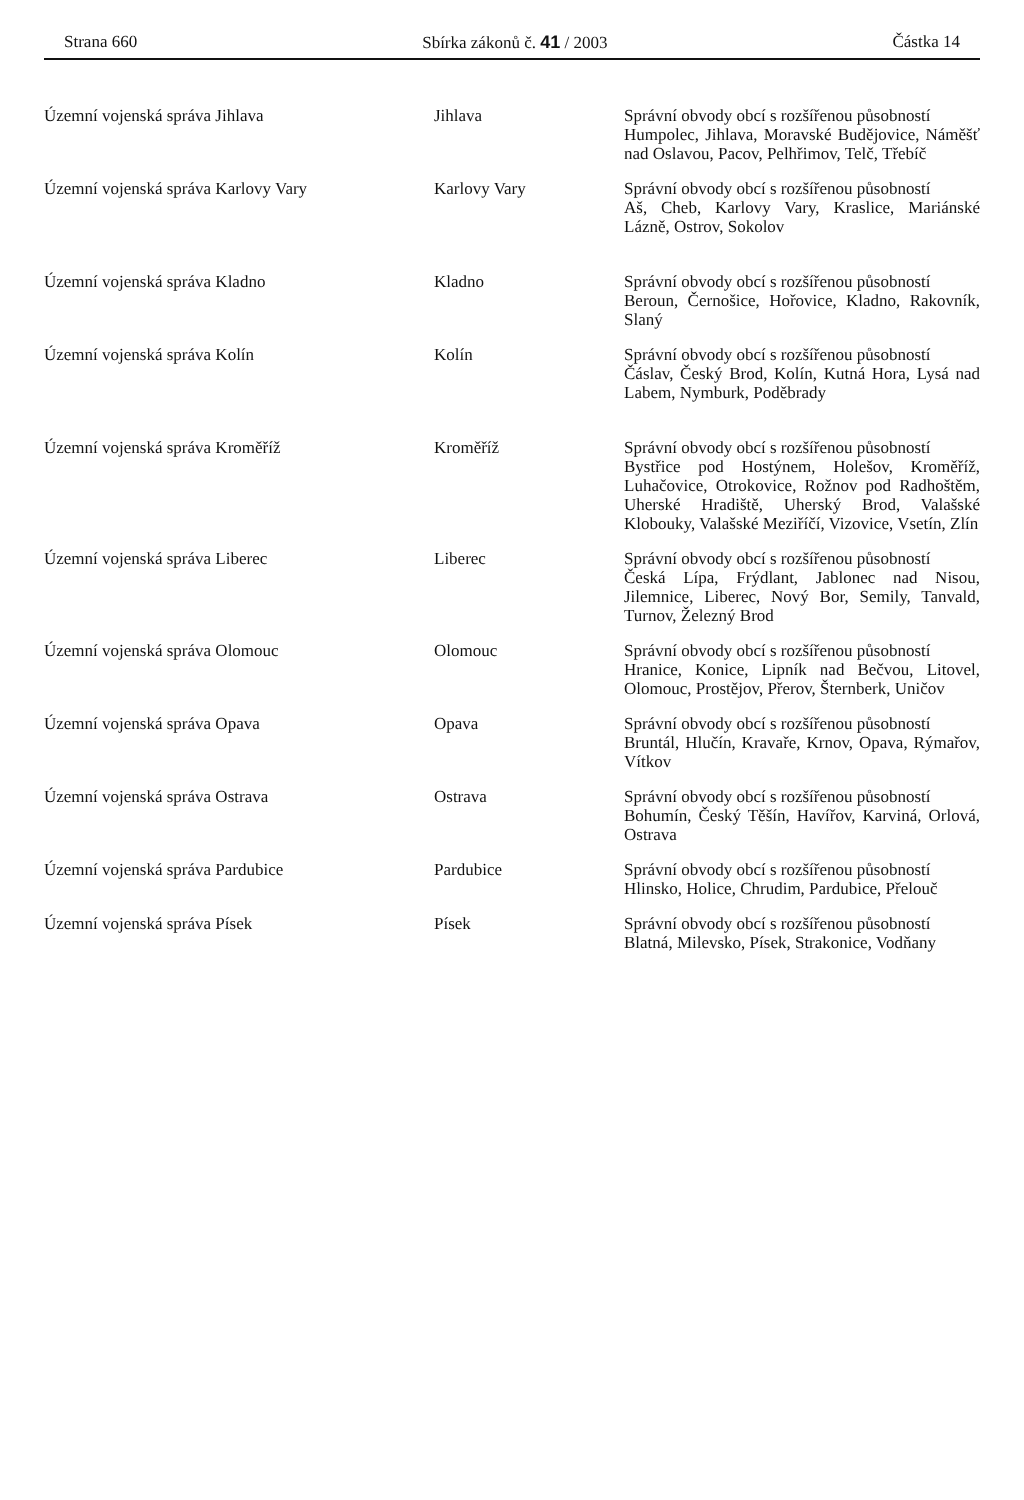Strana 660 Sbírka zákonů č. 41 / 2003 Částka 14
| Územní vojenská správa Jihlava | Jihlava | Správní obvody obcí s rozšířenou působností Humpolec, Jihlava, Moravské Budějovice, Náměšť nad Oslavou, Pacov, Pelhřimov, Telč, Třebíč |
| Územní vojenská správa Karlovy Vary | Karlovy Vary | Správní obvody obcí s rozšířenou působností Aš, Cheb, Karlovy Vary, Kraslice, Mariánské Lázně, Ostrov, Sokolov |
| Územní vojenská správa Kladno | Kladno | Správní obvody obcí s rozšířenou působností Beroun, Černošice, Hořovice, Kladno, Rakovník, Slaný |
| Územní vojenská správa Kolín | Kolín | Správní obvody obcí s rozšířenou působností Čáslav, Český Brod, Kolín, Kutná Hora, Lysá nad Labem, Nymburk, Poděbrady |
| Územní vojenská správa Kroměříž | Kroměříž | Správní obvody obcí s rozšířenou působností Bystřice pod Hostýnem, Holešov, Kroměříž, Luhačovice, Otrokovice, Rožnov pod Radhoštěm, Uherské Hradiště, Uherský Brod, Valašské Klobouky, Valašské Meziříčí, Vizovice, Vsetín, Zlín |
| Územní vojenská správa Liberec | Liberec | Správní obvody obcí s rozšířenou působností Česká Lípa, Frýdlant, Jablonec nad Nisou, Jilemnice, Liberec, Nový Bor, Semily, Tanvald, Turnov, Železný Brod |
| Územní vojenská správa Olomouc | Olomouc | Správní obvody obcí s rozšířenou působností Hranice, Konice, Lipník nad Bečvou, Litovel, Olomouc, Prostějov, Přerov, Šternberk, Uničov |
| Územní vojenská správa Opava | Opava | Správní obvody obcí s rozšířenou působností Bruntál, Hlučín, Kravaře, Krnov, Opava, Rýmařov, Vítkov |
| Územní vojenská správa Ostrava | Ostrava | Správní obvody obcí s rozšířenou působností Bohumín, Český Těšín, Havířov, Karviná, Orlová, Ostrava |
| Územní vojenská správa Pardubice | Pardubice | Správní obvody obcí s rozšířenou působností Hlinsko, Holice, Chrudim, Pardubice, Přelouč |
| Územní vojenská správa Písek | Písek | Správní obvody obcí s rozšířenou působností Blatná, Milevsko, Písek, Strakonice, Vodňany |